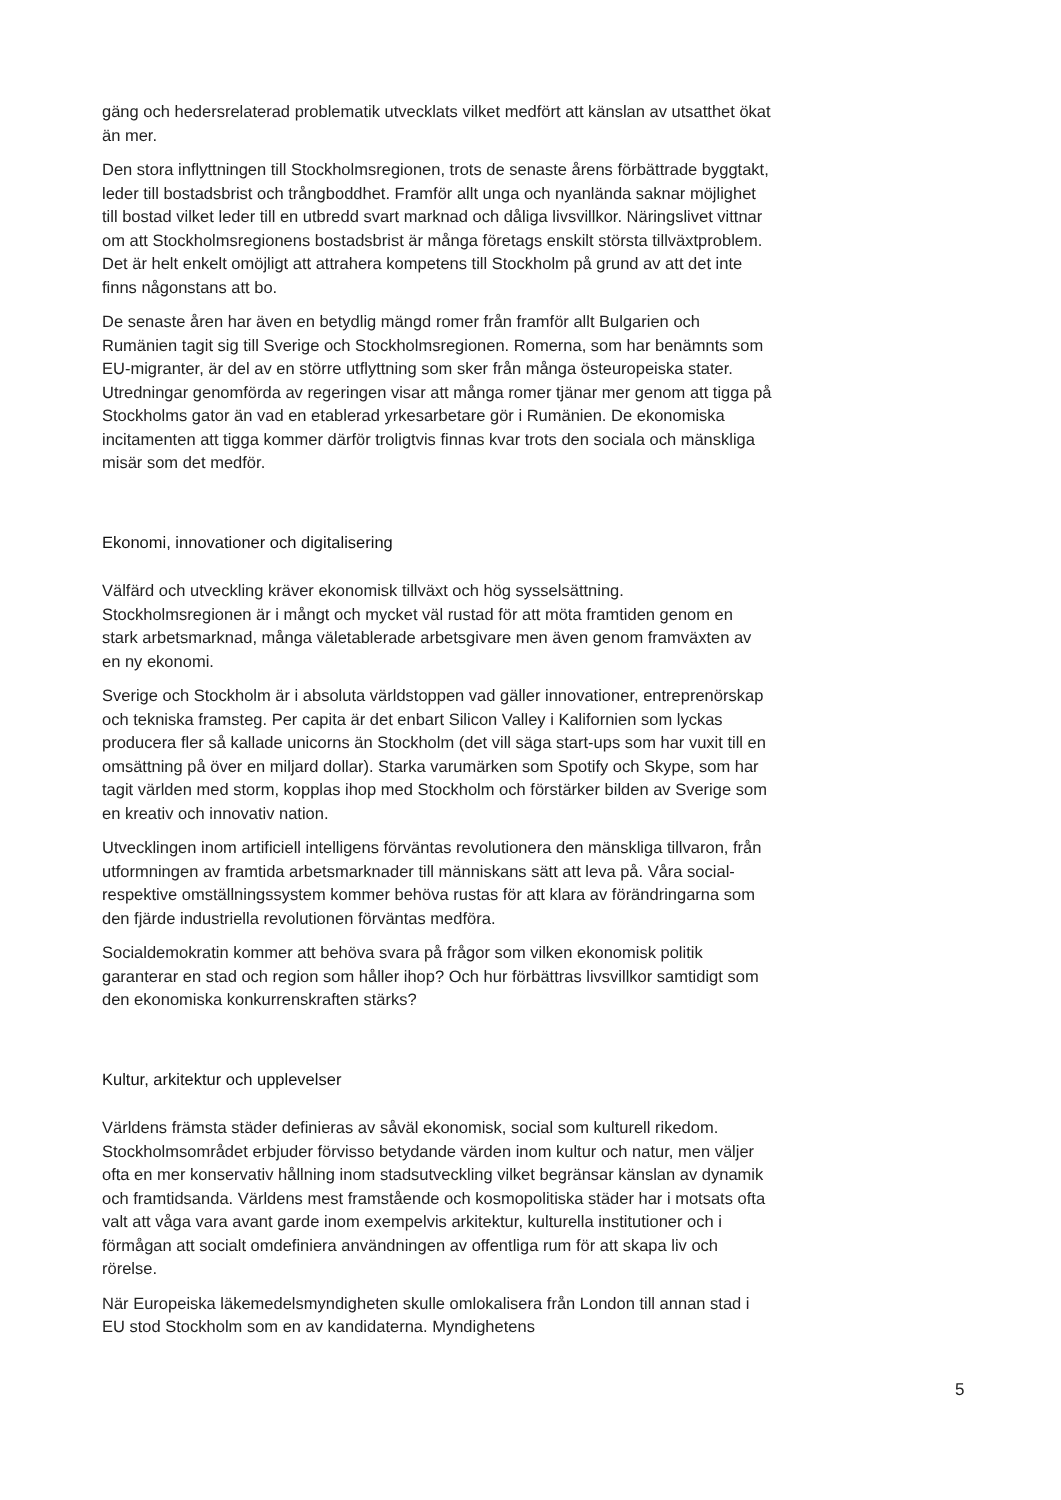gäng och hedersrelaterad problematik utvecklats vilket medfört att känslan av utsatthet ökat än mer.
Den stora inflyttningen till Stockholmsregionen, trots de senaste årens förbättrade byggtakt, leder till bostadsbrist och trångboddhet. Framför allt unga och nyanlända saknar möjlighet till bostad vilket leder till en utbredd svart marknad och dåliga livsvillkor. Näringslivet vittnar om att Stockholmsregionens bostadsbrist är många företags enskilt största tillväxtproblem. Det är helt enkelt omöjligt att attrahera kompetens till Stockholm på grund av att det inte finns någonstans att bo.
De senaste åren har även en betydlig mängd romer från framför allt Bulgarien och Rumänien tagit sig till Sverige och Stockholmsregionen. Romerna, som har benämnts som EU-migranter, är del av en större utflyttning som sker från många östeuropeiska stater. Utredningar genomförda av regeringen visar att många romer tjänar mer genom att tigga på Stockholms gator än vad en etablerad yrkesarbetare gör i Rumänien. De ekonomiska incitamenten att tigga kommer därför troligtvis finnas kvar trots den sociala och mänskliga misär som det medför.
Ekonomi, innovationer och digitalisering
Välfärd och utveckling kräver ekonomisk tillväxt och hög sysselsättning. Stockholmsregionen är i mångt och mycket väl rustad för att möta framtiden genom en stark arbetsmarknad, många väletablerade arbetsgivare men även genom framväxten av en ny ekonomi.
Sverige och Stockholm är i absoluta världstoppen vad gäller innovationer, entreprenörskap och tekniska framsteg. Per capita är det enbart Silicon Valley i Kalifornien som lyckas producera fler så kallade unicorns än Stockholm (det vill säga start-ups som har vuxit till en omsättning på över en miljard dollar). Starka varumärken som Spotify och Skype, som har tagit världen med storm, kopplas ihop med Stockholm och förstärker bilden av Sverige som en kreativ och innovativ nation.
Utvecklingen inom artificiell intelligens förväntas revolutionera den mänskliga tillvaron, från utformningen av framtida arbetsmarknader till människans sätt att leva på. Våra social- respektive omställningssystem kommer behöva rustas för att klara av förändringarna som den fjärde industriella revolutionen förväntas medföra.
Socialdemokratin kommer att behöva svara på frågor som vilken ekonomisk politik garanterar en stad och region som håller ihop? Och hur förbättras livsvillkor samtidigt som den ekonomiska konkurrenskraften stärks?
Kultur, arkitektur och upplevelser
Världens främsta städer definieras av såväl ekonomisk, social som kulturell rikedom. Stockholmsområdet erbjuder förvisso betydande värden inom kultur och natur, men väljer ofta en mer konservativ hållning inom stadsutveckling vilket begränsar känslan av dynamik och framtidsanda. Världens mest framstående och kosmopolitiska städer har i motsats ofta valt att våga vara avant garde inom exempelvis arkitektur, kulturella institutioner och i förmågan att socialt omdefiniera användningen av offentliga rum för att skapa liv och rörelse.
När Europeiska läkemedelsmyndigheten skulle omlokalisera från London till annan stad i EU stod Stockholm som en av kandidaterna. Myndighetens
5